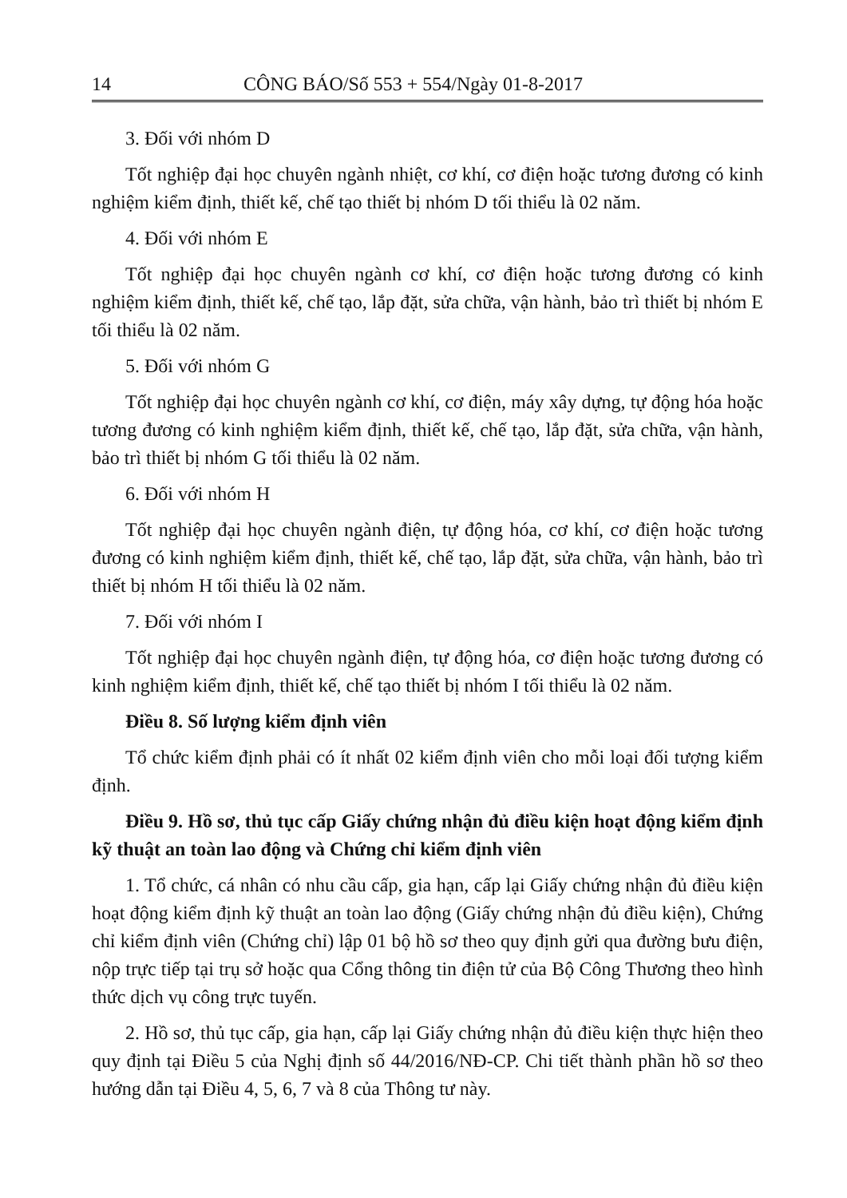14 CÔNG BÁO/Số 553 + 554/Ngày 01-8-2017
3. Đối với nhóm D
Tốt nghiệp đại học chuyên ngành nhiệt, cơ khí, cơ điện hoặc tương đương có kinh nghiệm kiểm định, thiết kế, chế tạo thiết bị nhóm D tối thiểu là 02 năm.
4. Đối với nhóm E
Tốt nghiệp đại học chuyên ngành cơ khí, cơ điện hoặc tương đương có kinh nghiệm kiểm định, thiết kế, chế tạo, lắp đặt, sửa chữa, vận hành, bảo trì thiết bị nhóm E tối thiểu là 02 năm.
5. Đối với nhóm G
Tốt nghiệp đại học chuyên ngành cơ khí, cơ điện, máy xây dựng, tự động hóa hoặc tương đương có kinh nghiệm kiểm định, thiết kế, chế tạo, lắp đặt, sửa chữa, vận hành, bảo trì thiết bị nhóm G tối thiểu là 02 năm.
6. Đối với nhóm H
Tốt nghiệp đại học chuyên ngành điện, tự động hóa, cơ khí, cơ điện hoặc tương đương có kinh nghiệm kiểm định, thiết kế, chế tạo, lắp đặt, sửa chữa, vận hành, bảo trì thiết bị nhóm H tối thiểu là 02 năm.
7. Đối với nhóm I
Tốt nghiệp đại học chuyên ngành điện, tự động hóa, cơ điện hoặc tương đương có kinh nghiệm kiểm định, thiết kế, chế tạo thiết bị nhóm I tối thiểu là 02 năm.
Điều 8. Số lượng kiểm định viên
Tổ chức kiểm định phải có ít nhất 02 kiểm định viên cho mỗi loại đối tượng kiểm định.
Điều 9. Hồ sơ, thủ tục cấp Giấy chứng nhận đủ điều kiện hoạt động kiểm định kỹ thuật an toàn lao động và Chứng chỉ kiểm định viên
1. Tổ chức, cá nhân có nhu cầu cấp, gia hạn, cấp lại Giấy chứng nhận đủ điều kiện hoạt động kiểm định kỹ thuật an toàn lao động (Giấy chứng nhận đủ điều kiện), Chứng chỉ kiểm định viên (Chứng chỉ) lập 01 bộ hồ sơ theo quy định gửi qua đường bưu điện, nộp trực tiếp tại trụ sở hoặc qua Cổng thông tin điện tử của Bộ Công Thương theo hình thức dịch vụ công trực tuyến.
2. Hồ sơ, thủ tục cấp, gia hạn, cấp lại Giấy chứng nhận đủ điều kiện thực hiện theo quy định tại Điều 5 của Nghị định số 44/2016/NĐ-CP. Chi tiết thành phần hồ sơ theo hướng dẫn tại Điều 4, 5, 6, 7 và 8 của Thông tư này.